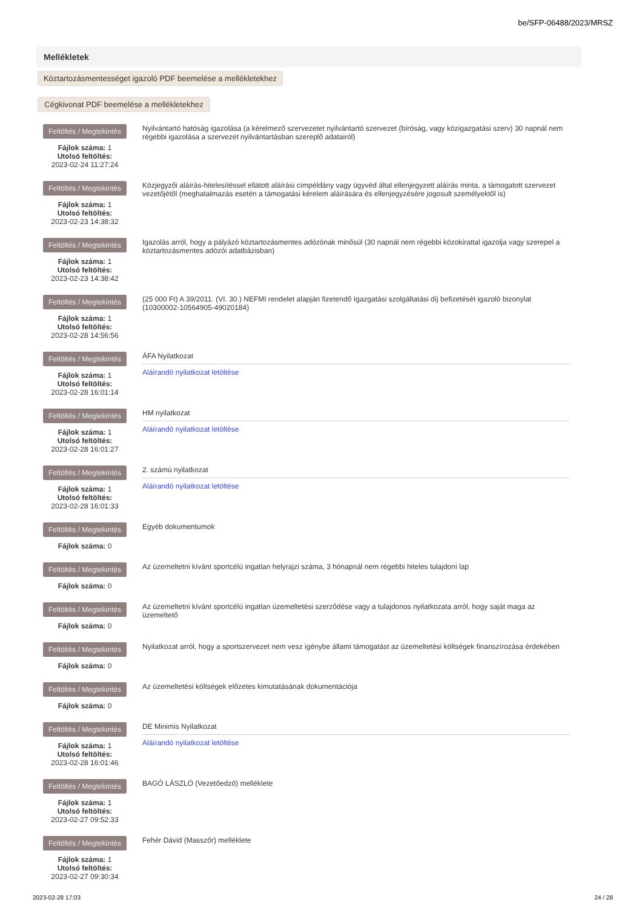be/SFP-06488/2023/MRSZ
Mellékletek
Köztartozásmentességet igazoló PDF beemelése a mellékletekhez
Cégkivonat PDF beemelése a mellékletekhez
Feltöltés / Megtekintés
Fájlok száma: 1
Utolsó feltöltés:
2023-02-24 11:27:24
Nyilvántartó hatóság igazolása (a kérelmező szervezetet nyilvántartó szervezet (bíróság, vagy közigazgatási szerv) 30 napnál nem régebbi igazolása a szervezet nyilvántartásban szereplő adatairól)
Feltöltés / Megtekintés
Fájlok száma: 1
Utolsó feltöltés:
2023-02-23 14:38:32
Közjegyzői aláírás-hitelesítéssel ellátott aláírási címpéldány vagy ügyvéd által ellenjegyzett aláírás minta, a támogatott szervezet vezetőjétől (meghatalmazás esetén a támogatási kérelem aláírására és ellenjegyzésére jogosult személyektől is)
Feltöltés / Megtekintés
Fájlok száma: 1
Utolsó feltöltés:
2023-02-23 14:38:42
Igazolás arról, hogy a pályázó köztartozásmentes adózónak minősül (30 napnál nem régebbi közokirattal igazolja vagy szerepel a köztartozásmentes adózói adatbázisban)
Feltöltés / Megtekintés
Fájlok száma: 1
Utolsó feltöltés:
2023-02-28 14:56:56
(25 000 Ft) A 39/2011. (VI. 30.) NEFMI rendelet alapján fizetendő Igazgatási szolgáltatási díj befizetését igazoló bizonylat (10300002-10564905-49020184)
Feltöltés / Megtekintés
Fájlok száma: 1
Utolsó feltöltés:
2023-02-28 16:01:14
ÁFA Nyilatkozat
Aláírandó nyilatkozat letöltése
Feltöltés / Megtekintés
Fájlok száma: 1
Utolsó feltöltés:
2023-02-28 16:01:27
HM nyilatkozat
Aláírandó nyilatkozat letöltése
Feltöltés / Megtekintés
Fájlok száma: 1
Utolsó feltöltés:
2023-02-28 16:01:33
2. számú nyilatkozat
Aláírandó nyilatkozat letöltése
Feltöltés / Megtekintés
Fájlok száma: 0
Egyéb dokumentumok
Feltöltés / Megtekintés
Fájlok száma: 0
Az üzemeltetni kívánt sportcélú ingatlan helyrajzi száma, 3 hónapnál nem régebbi hiteles tulajdoni lap
Feltöltés / Megtekintés
Fájlok száma: 0
Az üzemeltetni kívánt sportcélú ingatlan üzemeltetési szerződése vagy a tulajdonos nyilatkozata arról, hogy saját maga az üzemeltető
Feltöltés / Megtekintés
Fájlok száma: 0
Nyilatkozat arról, hogy a sportszervezet nem vesz igénybe állami támogatást az üzemeltetési költségek finanszírozása érdekében
Feltöltés / Megtekintés
Fájlok száma: 0
Az üzemeltetési költségek előzetes kimutatásának dokumentációja
Feltöltés / Megtekintés
Fájlok száma: 1
Utolsó feltöltés:
2023-02-28 16:01:46
DE Minimis Nyilatkozat
Aláírandó nyilatkozat letöltése
Feltöltés / Megtekintés
Fájlok száma: 1
Utolsó feltöltés:
2023-02-27 09:52:33
BAGÓ LÁSZLÓ (Vezetőedző) melléklete
Feltöltés / Megtekintés
Fájlok száma: 1
Utolsó feltöltés:
2023-02-27 09:30:34
Fehér Dávid (Masszőr) melléklete
2023-02-28 17:03 24 / 28